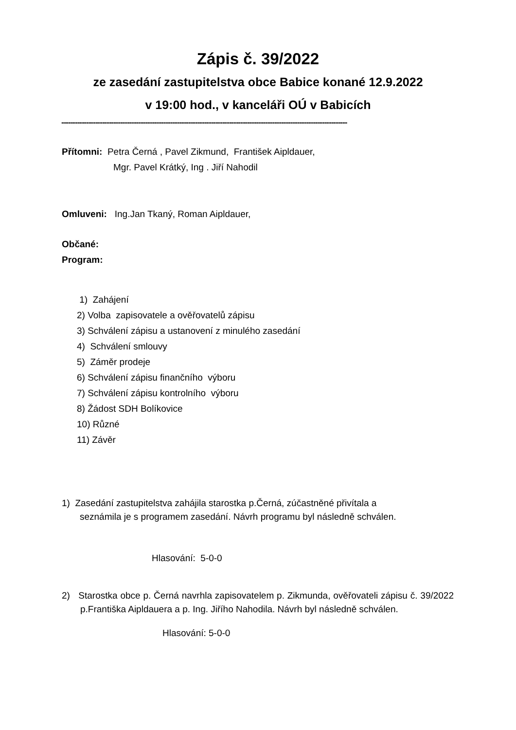Zápis č. 39/2022
ze zasedání zastupitelstva obce Babice konané 12.9.2022
v 19:00 hod., v kanceláři OÚ v Babicích
------------------------------------------------------------------------------------------------------------------------------
Přítomni: Petra Černá , Pavel Zikmund, František Aipldauer,
Mgr. Pavel Krátký, Ing . Jiří Nahodil
Omluveni: Ing.Jan Tkaný, Roman Aipldauer,
Občané:
Program:
1) Zahájení
2) Volba zapisovatele a ověřovatelů zápisu
3) Schválení zápisu a ustanovení z minulého zasedání
4) Schválení smlouvy
5) Záměr prodeje
6) Schválení zápisu finančního výboru
7) Schválení zápisu kontrolního výboru
8) Žádost SDH Bolíkovice
10) Různé
11) Závěr
1) Zasedání zastupitelstva zahájila starostka p.Černá, zúčastněné přivítala a
seznámila je s programem zasedání. Návrh programu byl následně schválen.
Hlasování: 5-0-0
2) Starostka obce p. Černá navrhla zapisovatelem p. Zikmunda, ověřovateli zápisu č. 39/2022 p.Františka Aipldauera a p. Ing. Jiřího Nahodila. Návrh byl následně schválen.
Hlasování: 5-0-0